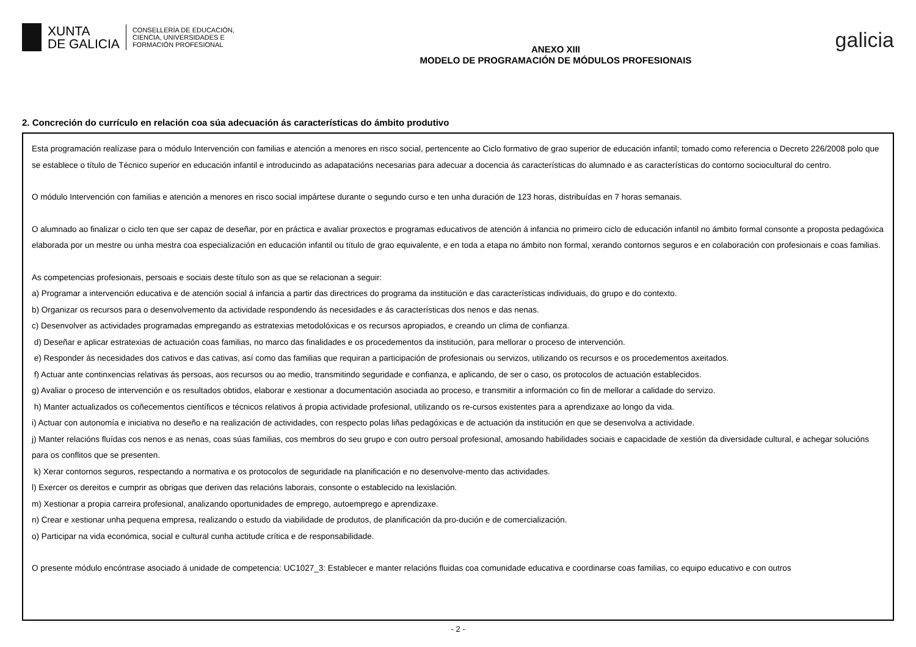XUNTA
DE GALICIA
CONSELLERÍA DE EDUCACIÓN,
CIENCIA, UNIVERSIDADES E
FORMACIÓN PROFESIONAL
ANEXO XIII
MODELO DE PROGRAMACIÓN DE MÓDULOS PROFESIONAIS
galicia
2. Concreción do currículo en relación coa súa adecuación ás características do ámbito produtivo
Esta programación realízase para o módulo Intervención con familias e atención a menores en risco social, pertencente ao Ciclo formativo de grao superior de educación infantil; tomado como referencia o Decreto 226/2008 polo que se establece o título de Técnico superior en educación infantil e introducindo as adapatacións necesarias para adecuar a docencia ás características do alumnado e as características do contorno sociocultural do centro.
O módulo Intervención con familias e atención a menores en risco social impártese durante o segundo curso e ten unha duración de 123 horas, distribuídas en 7 horas semanais.
O alumnado ao finalizar o ciclo ten que ser capaz de deseñar, por en práctica e avaliar proxectos e programas educativos de atención á infancia no primeiro ciclo de educación infantil no ámbito formal consonte a proposta pedagóxica elaborada por un mestre ou unha mestra coa especialización en educación infantil ou título de grao equivalente, e en toda a etapa no ámbito non formal, xerando contornos seguros e en colaboración con profesionais e coas familias.
As competencias profesionais, persoais e sociais deste título son as que se relacionan a seguir:
a) Programar a intervención educativa e de atención social á infancia a partir das directrices do programa da institución e das características individuais, do grupo e do contexto.
b) Organizar os recursos para o desenvolvemento da actividade respondendo ás necesidades e ás características dos nenos e das nenas.
c) Desenvolver as actividades programadas empregando as estratexias metodolóxicas e os recursos apropiados, e creando un clima de confianza.
d) Deseñar e aplicar estratexias de actuación coas familias, no marco das finalidades e os procedementos da institución, para mellorar o proceso de intervención.
e) Responder ás necesidades dos cativos e das cativas, así como das familias que requiran a participación de profesionais ou servizos, utilizando os recursos e os procedementos axeitados.
f) Actuar ante continxencias relativas ás persoas, aos recursos ou ao medio, transmitindo seguridade e confianza, e aplicando, de ser o caso, os protocolos de actuación establecidos.
g) Avaliar o proceso de intervención e os resultados obtidos, elaborar e xestionar a documentación asociada ao proceso, e transmitir a información co fin de mellorar a calidade do servizo.
h) Manter actualizados os coñecementos científicos e técnicos relativos á propia actividade profesional, utilizando os re-cursos existentes para a aprendizaxe ao longo da vida.
i) Actuar con autonomía e iniciativa no deseño e na realización de actividades, con respecto polas liñas pedagóxicas e de actuación da institución en que se desenvolva a actividade.
j) Manter relacións fluídas cos nenos e as nenas, coas súas familias, cos membros do seu grupo e con outro persoal profesional, amosando habilidades sociais e capacidade de xestión da diversidade cultural, e achegar solucións para os conflitos que se presenten.
k) Xerar contornos seguros, respectando a normativa e os protocolos de seguridade na planificación e no desenvolve-mento das actividades.
l) Exercer os dereitos e cumprir as obrigas que deriven das relacións laborais, consonte o establecido na lexislación.
m) Xestionar a propia carreira profesional, analizando oportunidades de emprego, autoemprego e aprendizaxe.
n) Crear e xestionar unha pequena empresa, realizando o estudo da viabilidade de produtos, de planificación da pro-dución e de comercialización.
o) Participar na vida económica, social e cultural cunha actitude crítica e de responsabilidade.
O presente módulo encóntrase asociado á unidade de competencia: UC1027_3: Establecer e manter relacións fluidas coa comunidade educativa e coordinarse coas familias, co equipo educativo e con outros
- 2 -